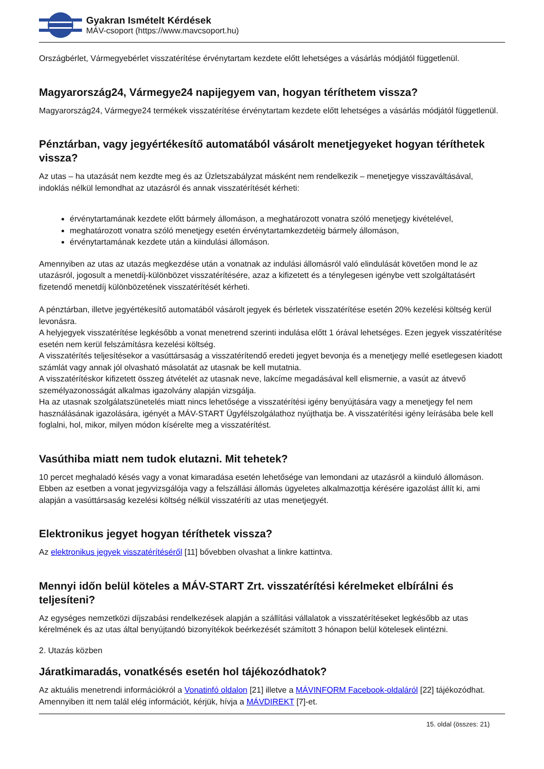Gyakran Ismételt Kérdések
MÁV-csoport (https://www.mavcsoport.hu)
Országbérlet, Vármegyebérlet visszatérítése érvénytartam kezdete előtt lehetséges a vásárlás módjától függetlenül.
Magyarország24, Vármegye24 napijegyem van, hogyan téríthetem vissza?
Magyarország24, Vármegye24 termékek visszatérítése érvénytartam kezdete előtt lehetséges a vásárlás módjától függetlenül.
Pénztárban, vagy jegyértékesítő automatából vásárolt menetjegyeket hogyan téríthetek vissza?
Az utas – ha utazását nem kezdte meg és az Üzletszabályzat másként nem rendelkezik – menetjegye visszaváltásával, indoklás nélkül lemondhat az utazásról és annak visszatérítését kérheti:
érvénytartamának kezdete előtt bármely állomáson, a meghatározott vonatra szóló menetjegy kivételével,
meghatározott vonatra szóló menetjegy esetén érvénytartamkezdetéig bármely állomáson,
érvénytartamának kezdete után a kiindulási állomáson.
Amennyiben az utas az utazás megkezdése után a vonatnak az indulási állomásról való elindulását követően mond le az utazásról, jogosult a menetdíj-különbözet visszatérítésére, azaz a kifizetett és a ténylegesen igénybe vett szolgáltatásért fizetendő menetdíj különbözetének visszatérítését kérheti.
A pénztárban, illetve jegyértékesítő automatából vásárolt jegyek és bérletek visszatérítése esetén 20% kezelési költség kerül levonásra.
A helyjegyek visszatérítése legkésőbb a vonat menetrend szerinti indulása előtt 1 órával lehetséges. Ezen jegyek visszatérítése esetén nem kerül felszámításra kezelési költség.
A visszatérítés teljesítésekor a vasúttársaság a visszatérítendő eredeti jegyet bevonja és a menetjegy mellé esetlegesen kiadott számlát vagy annak jól olvasható másolatát az utasnak be kell mutatnia.
A visszatérítéskor kifizetett összeg átvételét az utasnak neve, lakcíme megadásával kell elismernie, a vasút az átvevő személyazonosságát alkalmas igazolvány alapján vizsgálja.
Ha az utasnak szolgálatszünetelés miatt nincs lehetősége a visszatérítési igény benyújtására vagy a menetjegy fel nem használásának igazolására, igényét a MÁV-START Ügyfélszolgálathoz nyújthatja be. A visszatérítési igény leírásába bele kell foglalni, hol, mikor, milyen módon kísérelte meg a visszatérítést.
Vasúthiba miatt nem tudok elutazni. Mit tehetek?
10 percet meghaladó késés vagy a vonat kimaradása esetén lehetősége van lemondani az utazásról a kiinduló állomáson. Ebben az esetben a vonat jegyvizsgálója vagy a felszállási állomás ügyeletes alkalmazottja kérésére igazolást állít ki, ami alapján a vasúttársaság kezelési költség nélkül visszatéríti az utas menetjegyét.
Elektronikus jegyet hogyan téríthetek vissza?
Az elektronikus jegyek visszatérítéséről [11] bővebben olvashat a linkre kattintva.
Mennyi időn belül köteles a MÁV-START Zrt. visszatérítési kérelmeket elbírálni és teljesíteni?
Az egységes nemzetközi díjszabási rendelkezések alapján a szállítási vállalatok a visszatérítéseket legkésőbb az utas kérelmének és az utas által benyújtandó bizonyítékok beérkezését számított 3 hónapon belül kötelesek elintézni.
2. Utazás közben
Járatkimaradás, vonatkésés esetén hol tájékozódhatok?
Az aktuális menetrendi információkról a Vonatinfó oldalon [21] illetve a MÁVINFORM Facebook-oldaláról [22] tájékozódhat. Amennyiben itt nem talál elég információt, kérjük, hívja a MÁVDIREKT [7]-et.
15. oldal (összes: 21)